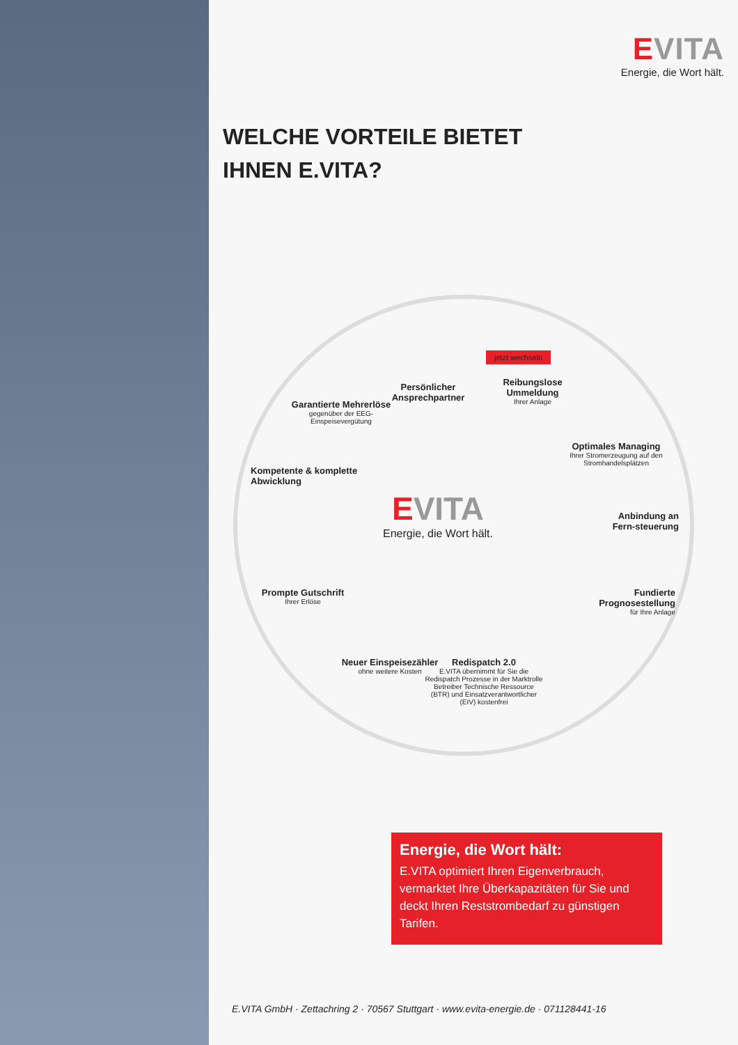EVITA
Energie, die Wort hält.
WELCHE VORTEILE BIETET
IHNEN E.VITA?
Garantierte Mehrerlöse
gegenüber der EEG-Einspeisevergütung
Persönlicher Ansprechpartner
jetzt wechseln
Reibungslose Ummeldung
Ihrer Anlage
Optimales Managing
Ihrer Stromerzeugung auf den Stromhandelsplätzen
Kompetente & komplette Abwicklung
EVITA
Energie, die Wort hält.
Anbindung an Fern-steuerung
Prompte Gutschrift
Ihrer Erlöse
Fundierte Prognosestellung
für Ihre Anlage
Neuer Einspeisezähler
ohne weitere Kosten
Redispatch 2.0
E.VITA übernimmt für Sie die Redispatch Prozesse in der Marktrolle Betreiber Technische Ressource (BTR) und Einsatzverantwortlicher (EIV) kostenfrei
Energie, die Wort hält:
E.VITA optimiert Ihren Eigenverbrauch, vermarktet Ihre Überkapazitäten für Sie und deckt Ihren Reststrombedarf zu günstigen Tarifen.
E.VITA GmbH · Zettachring 2 · 70567 Stuttgart · www.evita-energie.de · 071128441-16